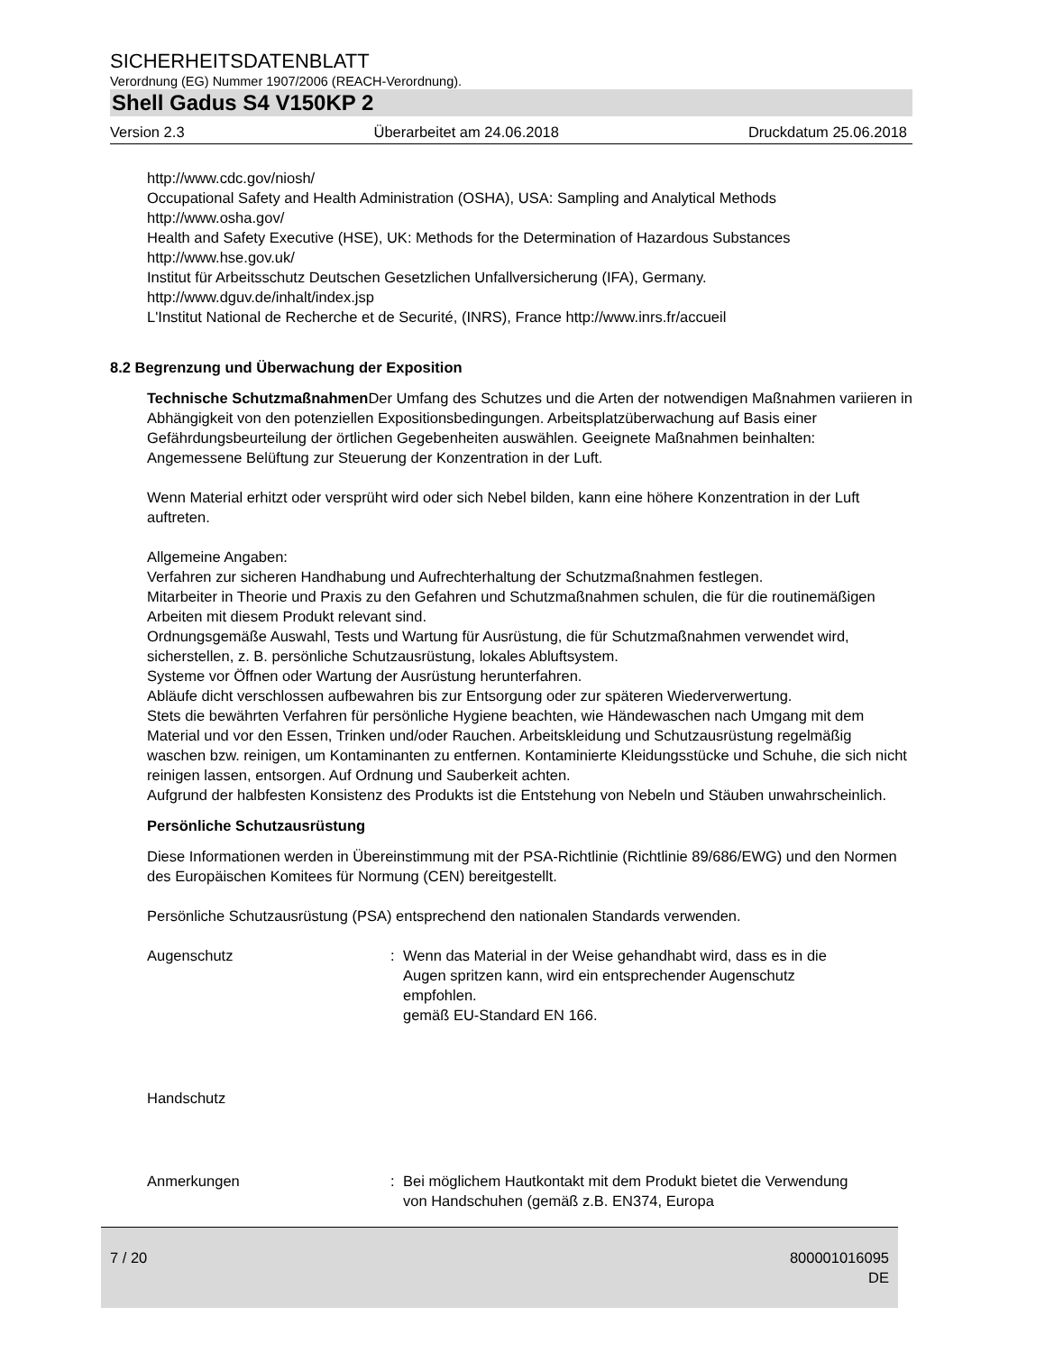SICHERHEITSDATENBLATT
Verordnung (EG) Nummer 1907/2006 (REACH-Verordnung).
Shell Gadus S4 V150KP 2
Version 2.3 Überarbeitet am 24.06.2018 Druckdatum 25.06.2018
http://www.cdc.gov/niosh/
Occupational Safety and Health Administration (OSHA), USA: Sampling and Analytical Methods
http://www.osha.gov/
Health and Safety Executive (HSE), UK: Methods for the Determination of Hazardous Substances
http://www.hse.gov.uk/
Institut für Arbeitsschutz Deutschen Gesetzlichen Unfallversicherung (IFA), Germany.
http://www.dguv.de/inhalt/index.jsp
L'Institut National de Recherche et de Securité, (INRS), France http://www.inrs.fr/accueil
8.2 Begrenzung und Überwachung der Exposition
Technische Schutzmaßnahmen Der Umfang des Schutzes und die Arten der notwendigen Maßnahmen variieren in Abhängigkeit von den potenziellen Expositionsbedingungen. Arbeitsplatzüberwachung auf Basis einer Gefährdungsbeurteilung der örtlichen Gegebenheiten auswählen. Geeignete Maßnahmen beinhalten:
Angemessene Belüftung zur Steuerung der Konzentration in der Luft.
Wenn Material erhitzt oder versprüht wird oder sich Nebel bilden, kann eine höhere Konzentration in der Luft auftreten.
Allgemeine Angaben:
Verfahren zur sicheren Handhabung und Aufrechterhaltung der Schutzmaßnahmen festlegen.
Mitarbeiter in Theorie und Praxis zu den Gefahren und Schutzmaßnahmen schulen, die für die routinemäßigen Arbeiten mit diesem Produkt relevant sind.
Ordnungsgemäße Auswahl, Tests und Wartung für Ausrüstung, die für Schutzmaßnahmen verwendet wird, sicherstellen, z. B. persönliche Schutzausrüstung, lokales Abluftsystem.
Systeme vor Öffnen oder Wartung der Ausrüstung herunterfahren.
Abläufe dicht verschlossen aufbewahren bis zur Entsorgung oder zur späteren Wiederverwertung.
Stets die bewährten Verfahren für persönliche Hygiene beachten, wie Händewaschen nach Umgang mit dem Material und vor den Essen, Trinken und/oder Rauchen. Arbeitskleidung und Schutzausrüstung regelmäßig waschen bzw. reinigen, um Kontaminanten zu entfernen. Kontaminierte Kleidungsstücke und Schuhe, die sich nicht reinigen lassen, entsorgen. Auf Ordnung und Sauberkeit achten.
Aufgrund der halbfesten Konsistenz des Produkts ist die Entstehung von Nebeln und Stäuben unwahrscheinlich.
Persönliche Schutzausrüstung
Diese Informationen werden in Übereinstimmung mit der PSA-Richtlinie (Richtlinie 89/686/EWG) und den Normen des Europäischen Komitees für Normung (CEN) bereitgestellt.
Persönliche Schutzausrüstung (PSA) entsprechend den nationalen Standards verwenden.
Augenschutz : Wenn das Material in der Weise gehandhabt wird, dass es in die Augen spritzen kann, wird ein entsprechender Augenschutz empfohlen.
gemäß EU-Standard EN 166.
Handschutz
Anmerkungen : Bei möglichem Hautkontakt mit dem Produkt bietet die Verwendung von Handschuhen (gemäß z.B. EN374, Europa
7 / 20 800001016095
DE